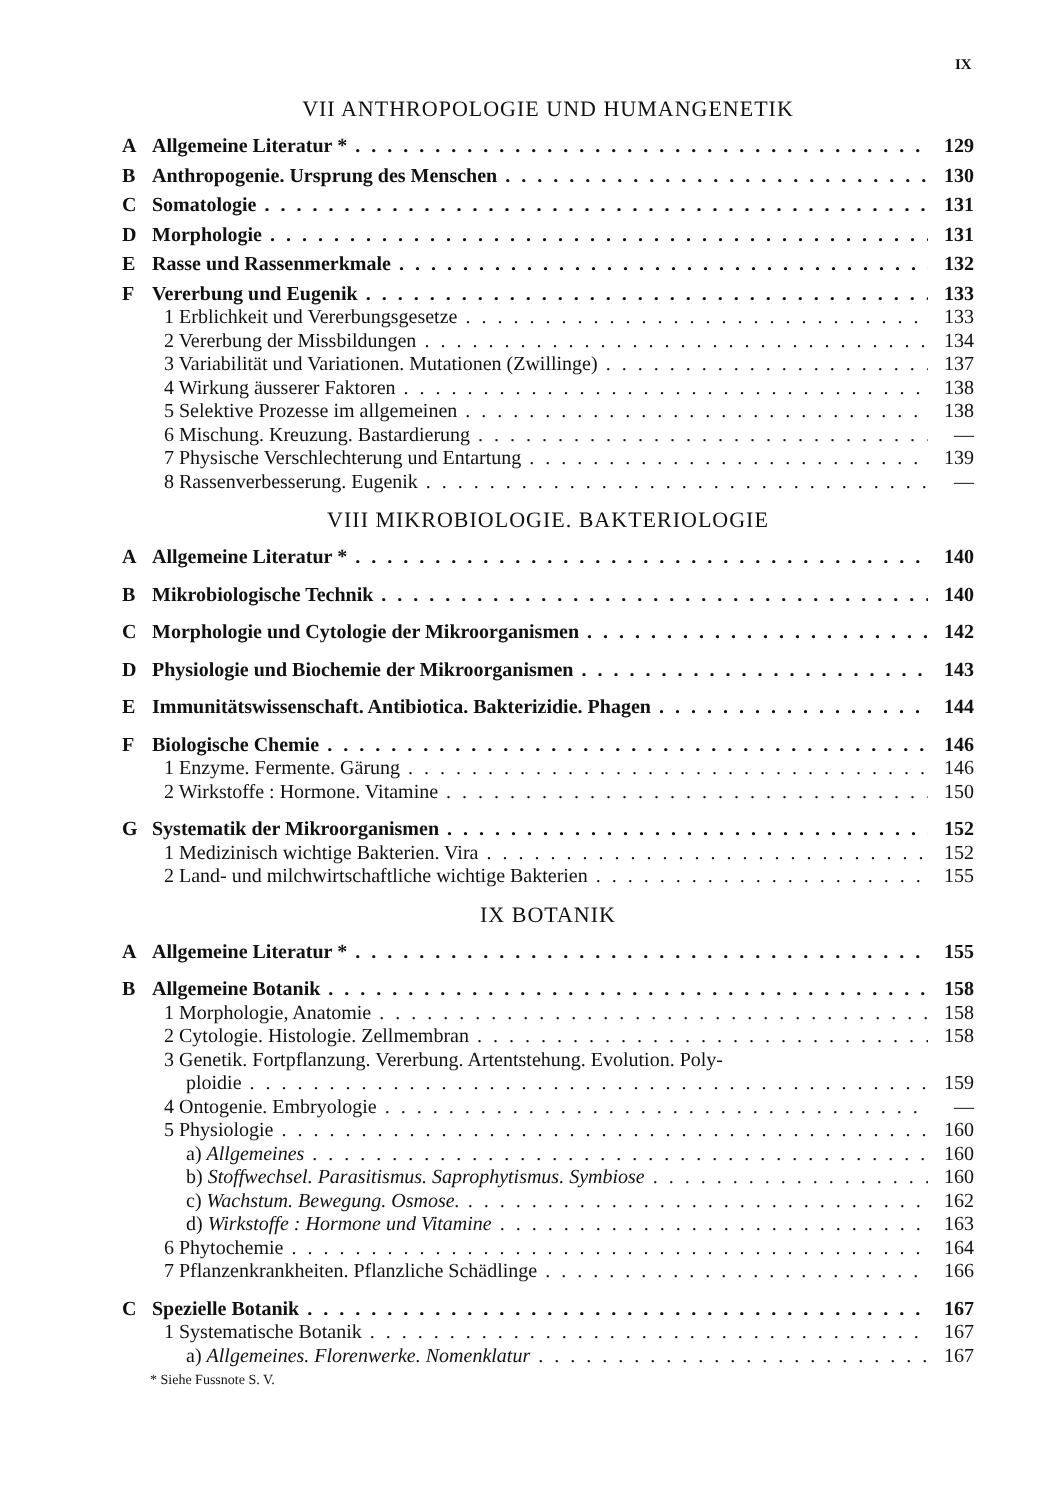IX
VII ANTHROPOLOGIE UND HUMANGENETIK
A Allgemeine Literatur * 129
B Anthropogenie. Ursprung des Menschen 130
C Somatologie 131
D Morphologie 131
E Rasse und Rassenmerkmale 132
F Vererbung und Eugenik 133
1 Erblichkeit und Vererbungsgesetze 133
2 Vererbung der Missbildungen 134
3 Variabilität und Variationen. Mutationen (Zwillinge) 137
4 Wirkung äusserer Faktoren 138
5 Selektive Prozesse im allgemeinen 138
6 Mischung. Kreuzung. Bastardierung —
7 Physische Verschlechterung und Entartung 139
8 Rassenverbesserung. Eugenik —
VIII MIKROBIOLOGIE. BAKTERIOLOGIE
A Allgemeine Literatur * 140
B Mikrobiologische Technik 140
C Morphologie und Cytologie der Mikroorganismen 142
D Physiologie und Biochemie der Mikroorganismen 143
E Immunitätswissenschaft. Antibiotica. Bakterizidie. Phagen 144
F Biologische Chemie 146
1 Enzyme. Fermente. Gärung 146
2 Wirkstoffe : Hormone. Vitamine 150
G Systematik der Mikroorganismen 152
1 Medizinisch wichtige Bakterien. Vira 152
2 Land- und milchwirtschaftliche wichtige Bakterien 155
IX BOTANIK
A Allgemeine Literatur * 155
B Allgemeine Botanik 158
1 Morphologie, Anatomie 158
2 Cytologie. Histologie. Zellmembran 158
3 Genetik. Fortpflanzung. Vererbung. Artentstehung. Evolution. Poly-
ploidie 159
4 Ontogenie. Embryologie —
5 Physiologie 160
a) Allgemeines 160
b) Stoffwechsel. Parasitismus. Saprophytismus. Symbiose 160
c) Wachstum. Bewegung. Osmose. 162
d) Wirkstoffe : Hormone und Vitamine 163
6 Phytochemie 164
7 Pflanzenkrankheiten. Pflanzliche Schädlinge 166
C Spezielle Botanik 167
1 Systematische Botanik 167
a) Allgemeines. Florenwerke. Nomenklatur 167
* Siehe Fussnote S. V.